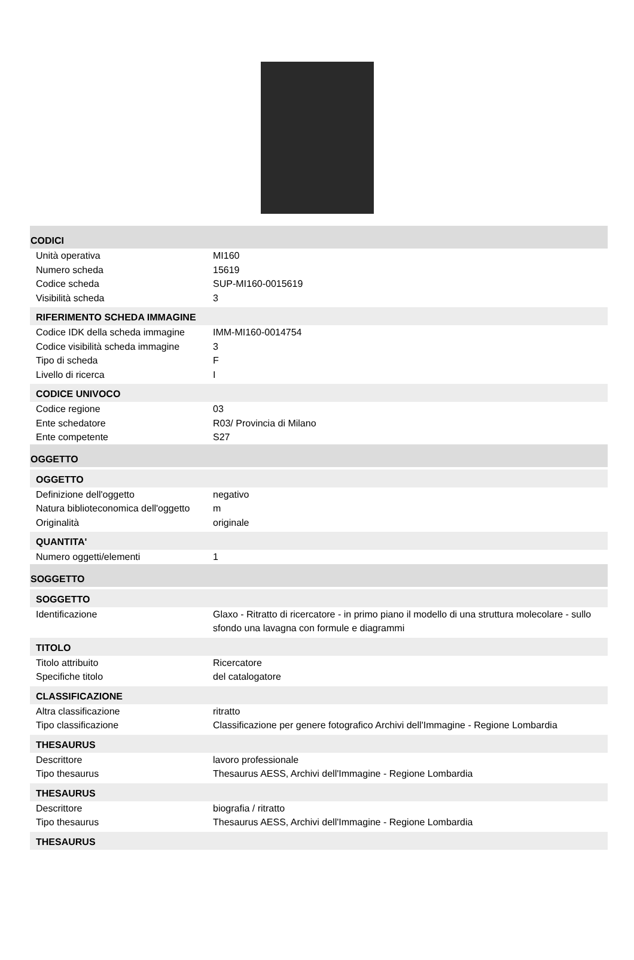CODICI
| Unità operativa | MI160 |
| Numero scheda | 15619 |
| Codice scheda | SUP-MI160-0015619 |
| Visibilità scheda | 3 |
RIFERIMENTO SCHEDA IMMAGINE
| Codice IDK della scheda immagine | IMM-MI160-0014754 |
| Codice visibilità scheda immagine | 3 |
| Tipo di scheda | F |
| Livello di ricerca | I |
CODICE UNIVOCO
| Codice regione | 03 |
| Ente schedatore | R03/ Provincia di Milano |
| Ente competente | S27 |
OGGETTO
OGGETTO
| Definizione dell'oggetto | negativo |
| Natura biblioteconomica dell'oggetto | m |
| Originalità | originale |
QUANTITA'
| Numero oggetti/elementi | 1 |
SOGGETTO
SOGGETTO
| Identificazione | Glaxo - Ritratto di ricercatore - in primo piano il modello di una struttura molecolare - sullo sfondo una lavagna con formule e diagrammi |
TITOLO
| Titolo attribuito | Ricercatore |
| Specifiche titolo | del catalogatore |
CLASSIFICAZIONE
| Altra classificazione | ritratto |
| Tipo classificazione | Classificazione per genere fotografico Archivi dell'Immagine - Regione Lombardia |
THESAURUS
| Descrittore | lavoro professionale |
| Tipo thesaurus | Thesaurus AESS, Archivi dell'Immagine - Regione Lombardia |
THESAURUS
| Descrittore | biografia / ritratto |
| Tipo thesaurus | Thesaurus AESS, Archivi dell'Immagine - Regione Lombardia |
THESAURUS